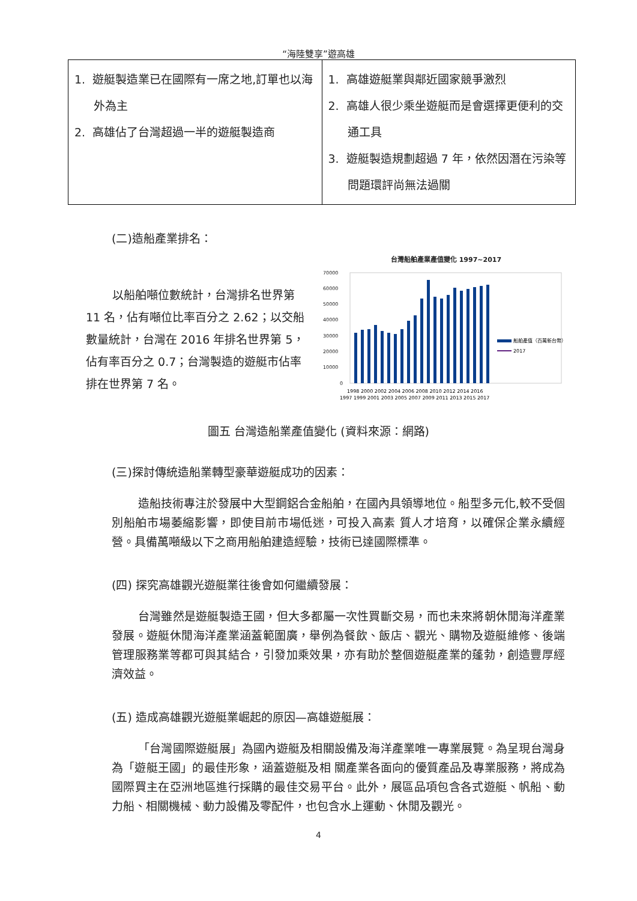“海陸雙享”遊高雄
| 1. 遊艇製造業已在國際有一席之地,訂單也以海外為主 2. 高雄佔了台灣超過一半的遊艇製造商 | 1. 高雄遊艇業與鄰近國家競爭激烈 2. 高雄人很少乘坐遊艇而是會選擇更便利的交通工具 3. 遊艇製造規劃超過 7 年，依然因潛在污染等問題環評尚無法過關 |
(二)造船產業排名：
以船舶噸位數統計，台灣排名世界第 11 名，佔有噸位比率百分之 2.62；以交船數量統計，台灣在 2016 年排名世界第 5，佔有率百分之 0.7；台灣製造的遊艇市佔率排在世界第 7 名。
台灣船舶產業產值變化 1997~2017
70000
60000
50000
40000
30000
20000
10000
0
1998 2000 2002 2004 2006 2008 2010 2012 2014 2016
1997 1999 2001 2003 2005 2007 2009 2011 2013 2015 2017
船舶產值（百萬新台幣）
2017
圖五 台灣造船業產值變化 (資料來源：網路)
(三)探討傳統造船業轉型豪華遊艇成功的因素：
造船技術專注於發展中大型鋼鋁合金船舶，在國內具領導地位。船型多元化,較不受個別船舶市場萎縮影響，即使目前市場低迷，可投入高素 質人才培育，以確保企業永續經營。具備萬噸級以下之商用船舶建造經驗，技術已達國際標準。
(四) 探究高雄觀光遊艇業往後會如何繼續發展：
台灣雖然是遊艇製造王國，但大多都屬一次性買斷交易，而也未來將朝休閒海洋產業發展。遊艇休閒海洋產業涵蓋範圍廣，舉例為餐飲、飯店、觀光、購物及遊艇維修、後端管理服務業等都可與其結合，引發加乘效果，亦有助於整個遊艇產業的蓬勃，創造豐厚經濟效益。
(五) 造成高雄觀光遊艇業崛起的原因—高雄遊艇展：
「台灣國際遊艇展」為國內遊艇及相關設備及海洋產業唯一專業展覽。為呈現台灣身為「遊艇王國」的最佳形象，涵蓋遊艇及相 關產業各面向的優質產品及專業服務，將成為國際買主在亞洲地區進行採購的最佳交易平台。此外，展區品項包含各式遊艇、帆船、動力船、相關機械、動力設備及零配件，也包含水上運動、休閒及觀光。
4